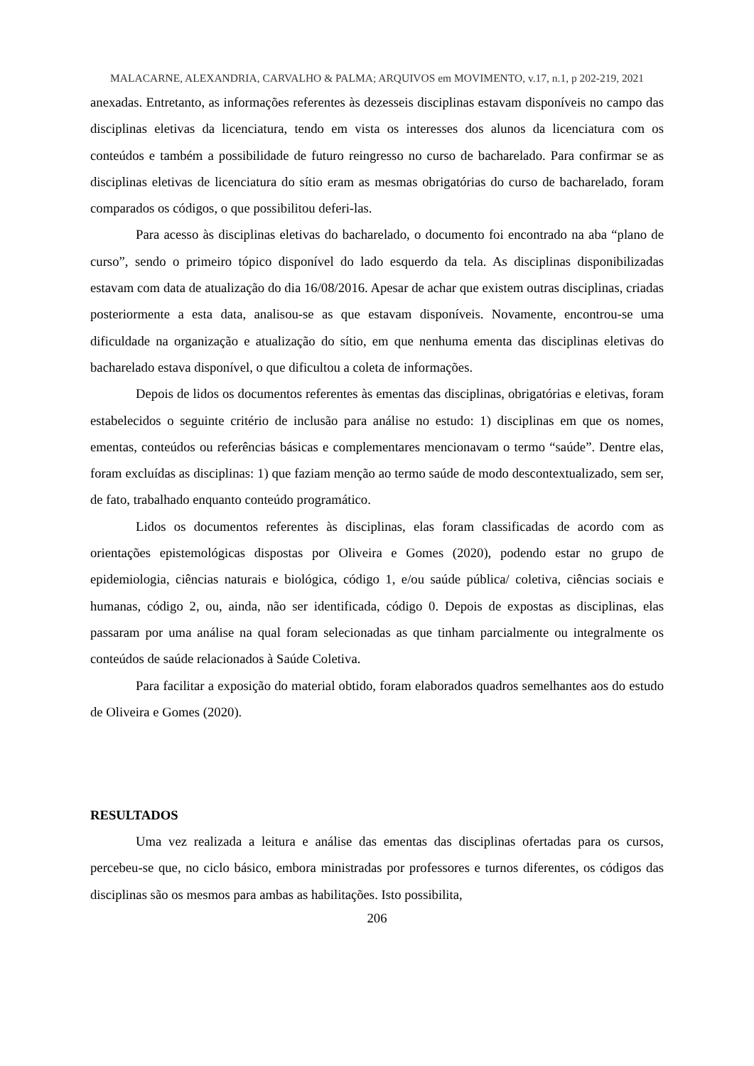MALACARNE, ALEXANDRIA, CARVALHO & PALMA; ARQUIVOS em MOVIMENTO, v.17, n.1, p 202-219, 2021
anexadas. Entretanto, as informações referentes às dezesseis disciplinas estavam disponíveis no campo das disciplinas eletivas da licenciatura, tendo em vista os interesses dos alunos da licenciatura com os conteúdos e também a possibilidade de futuro reingresso no curso de bacharelado. Para confirmar se as disciplinas eletivas de licenciatura do sítio eram as mesmas obrigatórias do curso de bacharelado, foram comparados os códigos, o que possibilitou deferi-las.
Para acesso às disciplinas eletivas do bacharelado, o documento foi encontrado na aba “plano de curso”, sendo o primeiro tópico disponível do lado esquerdo da tela. As disciplinas disponibilizadas estavam com data de atualização do dia 16/08/2016. Apesar de achar que existem outras disciplinas, criadas posteriormente a esta data, analisou-se as que estavam disponíveis. Novamente, encontrou-se uma dificuldade na organização e atualização do sítio, em que nenhuma ementa das disciplinas eletivas do bacharelado estava disponível, o que dificultou a coleta de informações.
Depois de lidos os documentos referentes às ementas das disciplinas, obrigatórias e eletivas, foram estabelecidos o seguinte critério de inclusão para análise no estudo: 1) disciplinas em que os nomes, ementas, conteúdos ou referências básicas e complementares mencionavam o termo “saúde”. Dentre elas, foram excluídas as disciplinas: 1) que faziam menção ao termo saúde de modo descontextualizado, sem ser, de fato, trabalhado enquanto conteúdo programático.
Lidos os documentos referentes às disciplinas, elas foram classificadas de acordo com as orientações epistemológicas dispostas por Oliveira e Gomes (2020), podendo estar no grupo de epidemiologia, ciências naturais e biológica, código 1, e/ou saúde pública/ coletiva, ciências sociais e humanas, código 2, ou, ainda, não ser identificada, código 0. Depois de expostas as disciplinas, elas passaram por uma análise na qual foram selecionadas as que tinham parcialmente ou integralmente os conteúdos de saúde relacionados à Saúde Coletiva.
Para facilitar a exposição do material obtido, foram elaborados quadros semelhantes aos do estudo de Oliveira e Gomes (2020).
RESULTADOS
Uma vez realizada a leitura e análise das ementas das disciplinas ofertadas para os cursos, percebeu-se que, no ciclo básico, embora ministradas por professores e turnos diferentes, os códigos das disciplinas são os mesmos para ambas as habilitações. Isto possibilita,
206